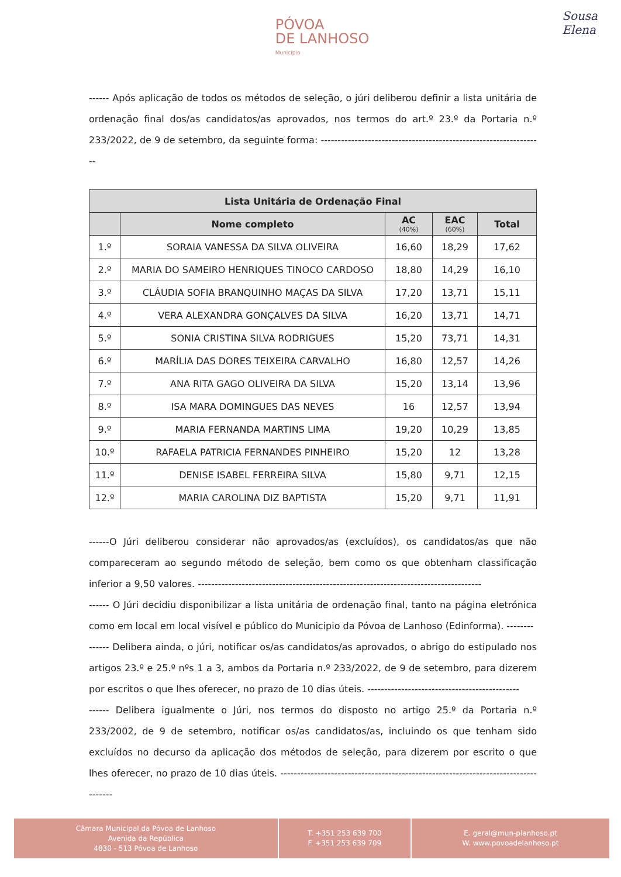PÓVOA
DE LANHOSO Município
Sousa
Elena
------ Após aplicação de todos os métodos de seleção, o júri deliberou definir a lista unitária de ordenação final dos/as candidatos/as aprovados, nos termos do art.º 23.º da Portaria n.º 233/2022, de 9 de setembro, da seguinte forma: ------------------------------------------------------------------
| Lista Unitária de Ordenação Final | | | | |
| --- | --- | --- | --- | --- |
| | Nome completo | AC (40%) | EAC (60%) | Total |
| 1.º | SORAIA VANESSA DA SILVA OLIVEIRA | 16,60 | 18,29 | 17,62 |
| 2.º | MARIA DO SAMEIRO HENRIQUES TINOCO CARDOSO | 18,80 | 14,29 | 16,10 |
| 3.º | CLÁUDIA SOFIA BRANQUINHO MAÇAS DA SILVA | 17,20 | 13,71 | 15,11 |
| 4.º | VERA ALEXANDRA GONÇALVES DA SILVA | 16,20 | 13,71 | 14,71 |
| 5.º | SONIA CRISTINA SILVA RODRIGUES | 15,20 | 73,71 | 14,31 |
| 6.º | MARÍLIA DAS DORES TEIXEIRA CARVALHO | 16,80 | 12,57 | 14,26 |
| 7.º | ANA RITA GAGO OLIVEIRA DA SILVA | 15,20 | 13,14 | 13,96 |
| 8.º | ISA MARA DOMINGUES DAS NEVES | 16 | 12,57 | 13,94 |
| 9.º | MARIA FERNANDA MARTINS LIMA | 19,20 | 10,29 | 13,85 |
| 10.º | RAFAELA PATRICIA FERNANDES PINHEIRO | 15,20 | 12 | 13,28 |
| 11.º | DENISE ISABEL FERREIRA SILVA | 15,80 | 9,71 | 12,15 |
| 12.º | MARIA CAROLINA DIZ BAPTISTA | 15,20 | 9,71 | 11,91 |
------O Júri deliberou considerar não aprovados/as (excluídos), os candidatos/as que não compareceram ao segundo método de seleção, bem como os que obtenham classificação inferior a 9,50 valores. ------------------------------------------------------------------------------------
------ O Júri decidiu disponibilizar a lista unitária de ordenação final, tanto na página eletrónica como em local em local visível e público do Municipio da Póvoa de Lanhoso (Edinforma). --------
------ Delibera ainda, o júri, notificar os/as candidatos/as aprovados, o abrigo do estipulado nos artigos 23.º e 25.º nºs 1 a 3, ambos da Portaria n.º 233/2022, de 9 de setembro, para dizerem por escritos o que lhes oferecer, no prazo de 10 dias úteis. ---------------------------------------------
------ Delibera igualmente o Júri, nos termos do disposto no artigo 25.º da Portaria n.º 233/2002, de 9 de setembro, notificar os/as candidatos/as, incluindo os que tenham sido excluídos no decurso da aplicação dos métodos de seleção, para dizerem por escrito o que lhes oferecer, no prazo de 10 dias úteis. -----------------------------------------------------------------------------------
Câmara Municipal da Póvoa de Lanhoso
Avenida da República
4830 - 513 Póvoa de Lanhoso
T. +351 253 639 700
F. +351 253 639 709
E. geral@mun-planhoso.pt
W. www.povoadelanhoso.pt